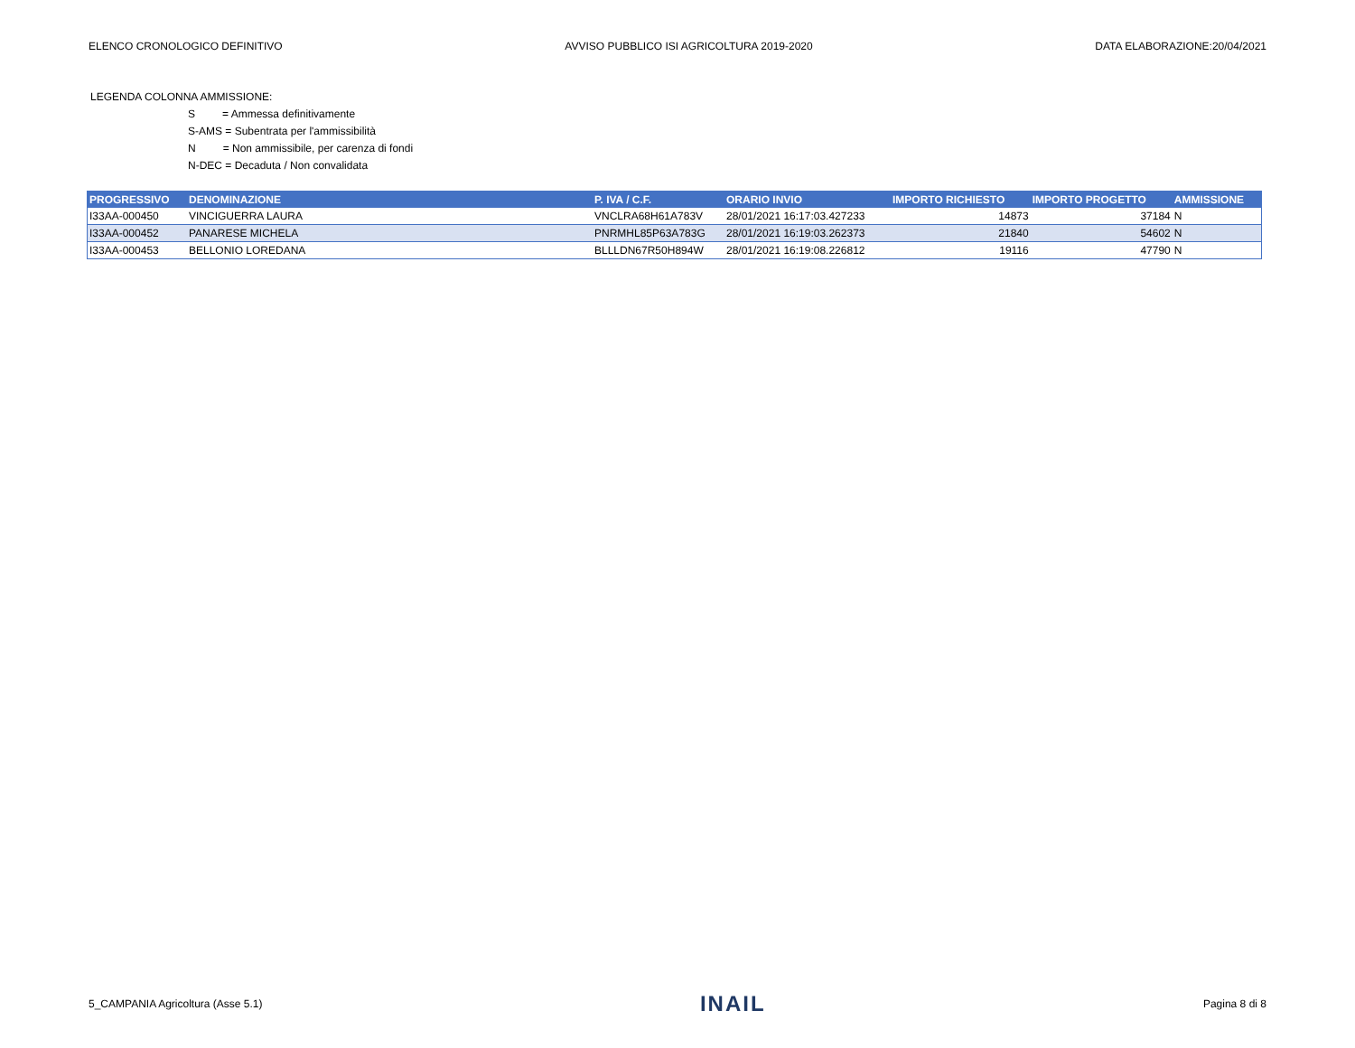ELENCO CRONOLOGICO DEFINITIVO AVVISO PUBBLICO ISI AGRICOLTURA 2019-2020 DATA ELABORAZIONE:20/04/2021
LEGENDA COLONNA AMMISSIONE:
S = Ammessa definitivamente
S-AMS = Subentrata per l'ammissibilità
N = Non ammissibile, per carenza di fondi
N-DEC = Decaduta / Non convalidata
| PROGRESSIVO | DENOMINAZIONE | P. IVA / C.F. | ORARIO INVIO | IMPORTO RICHIESTO | IMPORTO PROGETTO | AMMISSIONE |
| --- | --- | --- | --- | --- | --- | --- |
| I33AA-000450 | VINCIGUERRA LAURA | VNCLRA68H61A783V | 28/01/2021 16:17:03.427233 | 14873 | 37184 | N |
| I33AA-000452 | PANARESE MICHELA | PNRMHL85P63A783G | 28/01/2021 16:19:03.262373 | 21840 | 54602 | N |
| I33AA-000453 | BELLONIO LOREDANA | BLLLDN67R50H894W | 28/01/2021 16:19:08.226812 | 19116 | 47790 | N |
5_CAMPANIA Agricoltura (Asse 5.1) INAIL Pagina 8 di 8